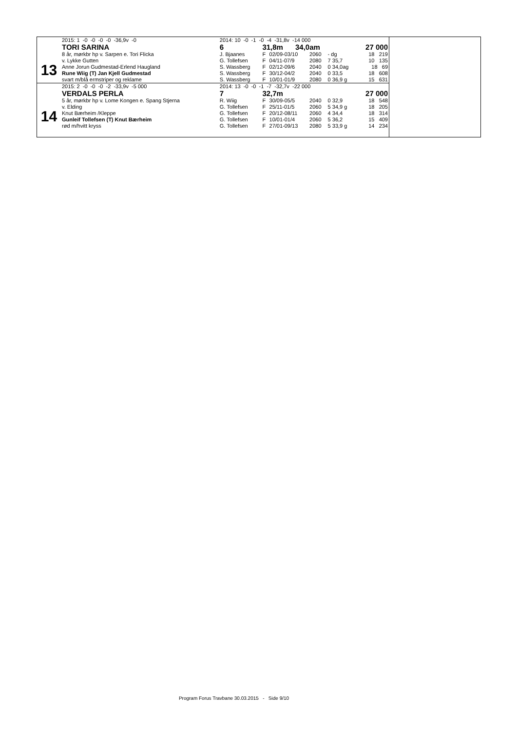| 13 | 2015: 1 -0 -0 -0 -0 -36,9v -0 | 2014: 10 -0 -1 -0 -4 -31,8v -14 000 | | | | | |
| | TORI SARINA | 6 | 31,8m 34,0am | | | | 27 000 |
| | 8 år, mørkbr hp v. Sarpen e. Tori Flicka | J. Bjaanes | F | 02/09-03/10 | 2060 | - dg | 18 219 |
| | v. Lykke Gutten | G. Tollefsen | F | 04/11-07/9 | 2080 | 7 35,7 | 10 135 |
| | Anne Jorun Gudmestad-Erlend Haugland | S. Wassberg | F | 02/12-09/6 | 2040 | 0 34,0ag | 18 69 |
| | Rune Wiig (T) Jan Kjell Gudmestad | S. Wassberg | F | 30/12-04/2 | 2040 | 0 33,5 | 18 608 |
| | svart m/blå ermstriper og reklame | S. Wassberg | F | 10/01-01/9 | 2080 | 0 36,9 g | 15 631 |
| 14 | 2015: 2 -0 -0 -0 -2 -33,9v -5 000 | 2014: 13 -0 -0 -1 -7 -32,7v -22 000 | | | | | |
| | VERDALS PERLA | 7 | 32,7m | | | | 27 000 |
| | 5 år, mørkbr hp v. Lome Kongen e. Spang Stjerna | R. Wiig | F | 30/09-05/5 | 2040 | 0 32,9 | 18 548 |
| | v. Elding | G. Tollefsen | F | 25/11-01/5 | 2060 | 5 34,9 g | 18 205 |
| | Knut Bærheim /Kleppe | G. Tollefsen | F | 20/12-08/11 | 2060 | 4 34,4 | 18 314 |
| | Gunleif Tollefsen (T) Knut Bærheim | G. Tollefsen | F | 10/01-01/4 | 2060 | 5 36,2 | 15 409 |
| | rød m/hvitt kryss | G. Tollefsen | F | 27/01-09/13 | 2080 | 5 33,9 g | 14 234 |
Program Forus Travbane 30.03.2015 - Side 9/10